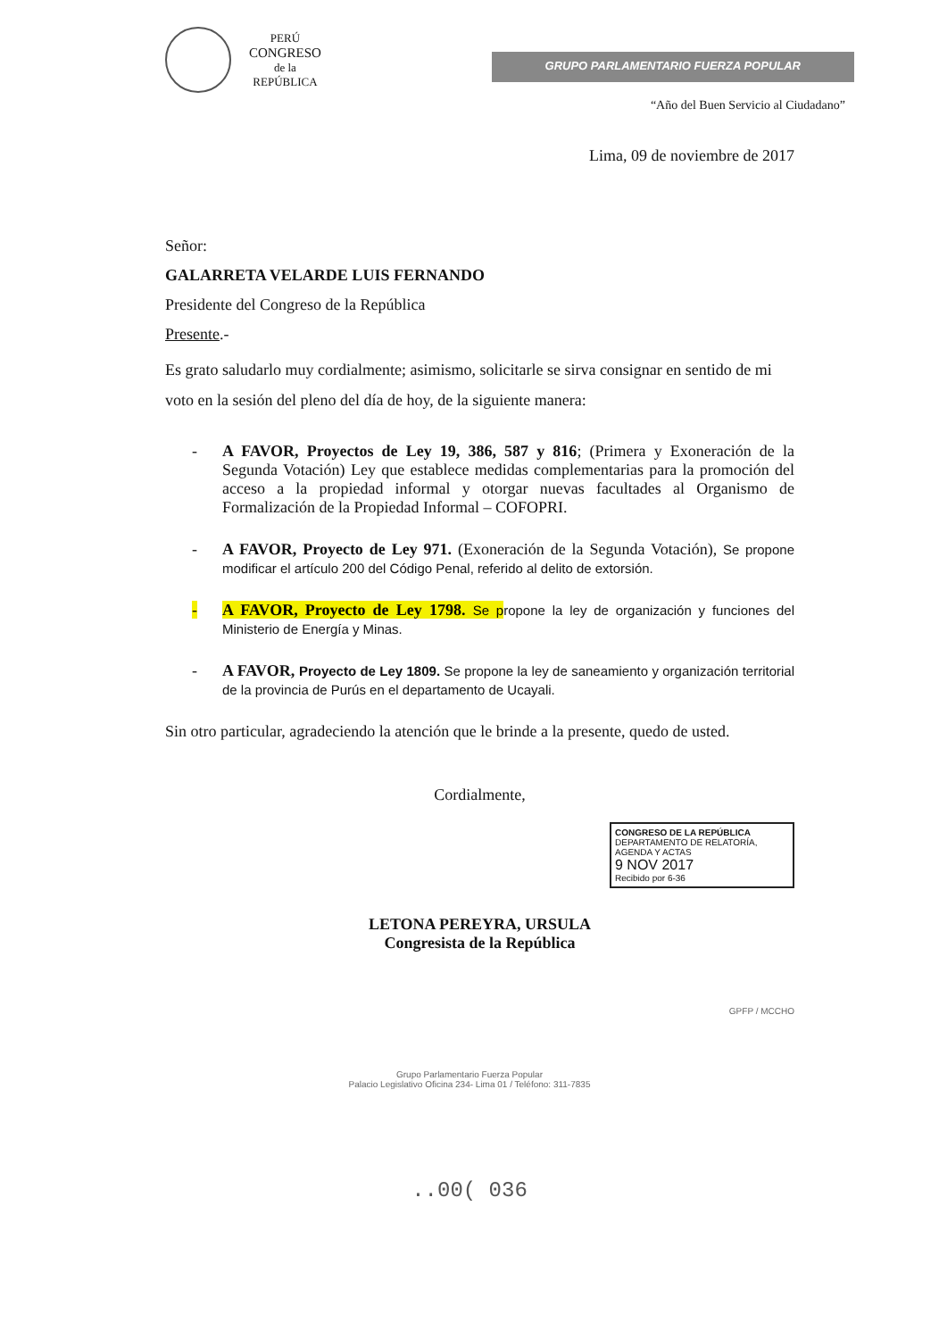PERÚ
CONGRESO
de la
REPÚBLICA
GRUPO PARLAMENTARIO FUERZA POPULAR
“Año del Buen Servicio al Ciudadano”
Lima, 09 de noviembre de 2017
Señor:
GALARRETA VELARDE LUIS FERNANDO
Presidente del Congreso de la República
Presente.-
Es grato saludarlo muy cordialmente; asimismo, solicitarle se sirva consignar en sentido de mi voto en la sesión del pleno del día de hoy, de la siguiente manera:
- A FAVOR, Proyectos de Ley 19, 386, 587 y 816; (Primera y Exoneración de la Segunda Votación) Ley que establece medidas complementarias para la promoción del acceso a la propiedad informal y otorgar nuevas facultades al Organismo de Formalización de la Propiedad Informal – COFOPRI.
- A FAVOR, Proyecto de Ley 971. (Exoneración de la Segunda Votación), Se propone modificar el artículo 200 del Código Penal, referido al delito de extorsión.
- A FAVOR, Proyecto de Ley 1798. Se propone la ley de organización y funciones del Ministerio de Energía y Minas.
- A FAVOR, Proyecto de Ley 1809. Se propone la ley de saneamiento y organización territorial de la provincia de Purús en el departamento de Ucayali.
Sin otro particular, agradeciendo la atención que le brinde a la presente, quedo de usted.
Cordialmente,
CONGRESO DE LA REPÚBLICA
DEPARTAMENTO DE RELATORÍA, AGENDA Y ACTAS
9 NOV 2017
Recibido por 6-36
LETONA PEREYRA, URSULA
Congresista de la República
GPFP / MCCHO
Grupo Parlamentario Fuerza Popular
Palacio Legislativo Oficina 234- Lima 01 / Teléfono: 311-7835
..00( 036